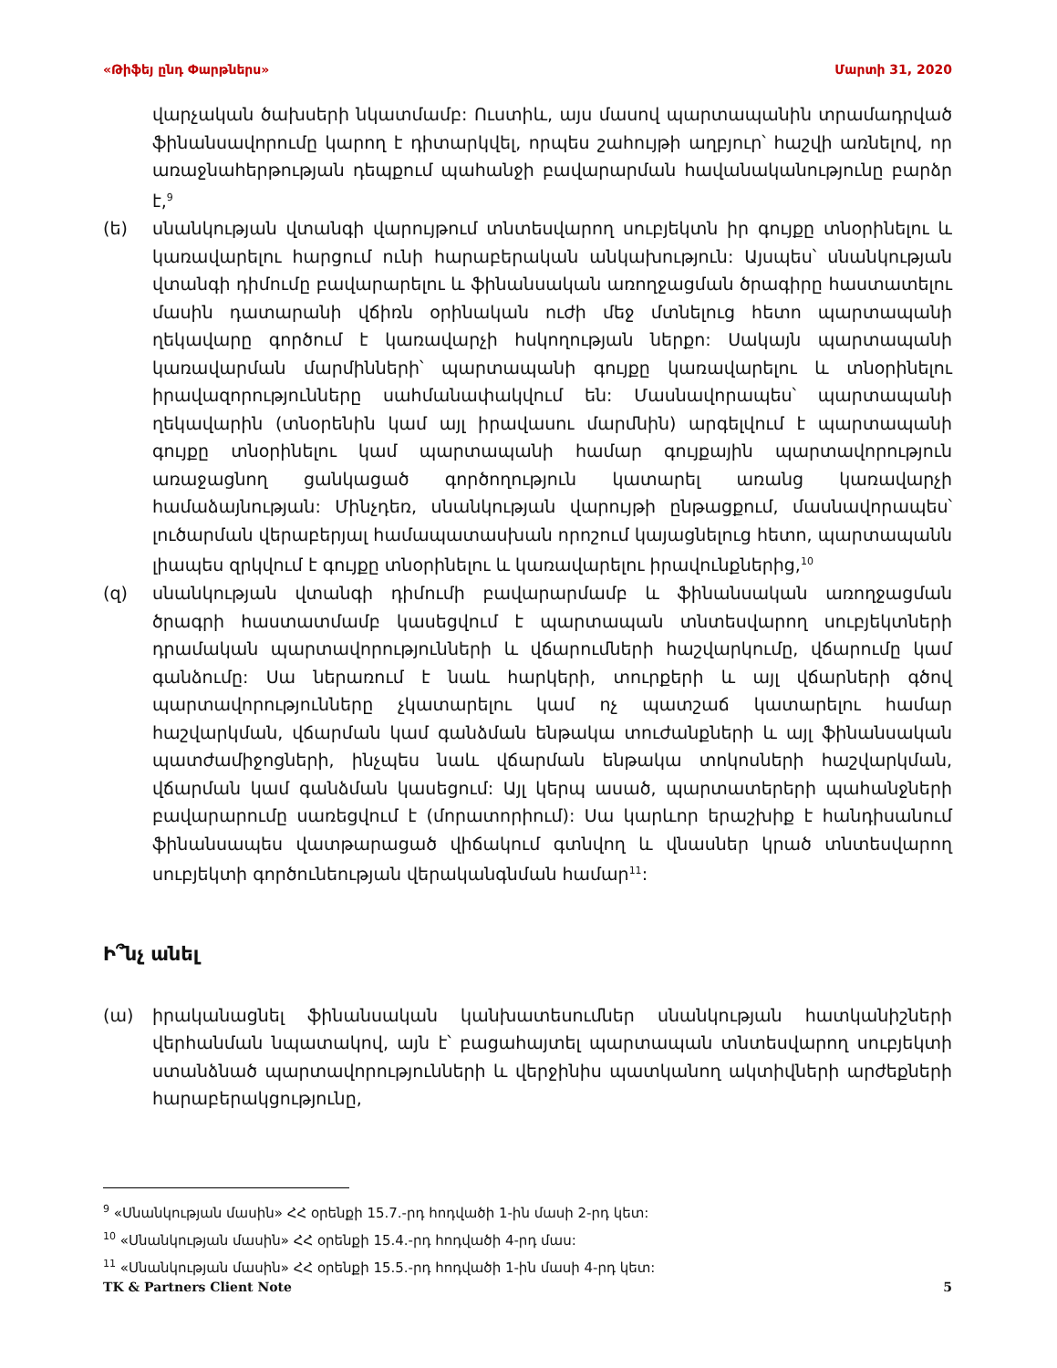«Թիֆեյ ընդ Փարթներս» Մարտի 31, 2020
վարչական ծախսերի նկատմամբ: Ուստիև, այս մասով պարտապանին տրամադրված ֆինանսավորումը կարող է դիտարկվել, որպես շահույթի աղբյուր՝ հաշվի առնելով, որ առաջնահերթության դեպքում պահանջի բավարարման հավանականությունը բարձր է,<sup>9</sup>
(ե) սնանկության վտանգի վարույթում տնտեսվարող սուբյեկտն իր գույքը տնօրինելու և կառավարելու հարցում ունի հարաբերական անկախություն: Այսպես՝ սնանկության վտանգի դիմումը բավարարելու և ֆինանսական առողջացման ծրագիրը հաստատելու մասին դատարանի վճիռն օրինական ուժի մեջ մտնելուց հետո պարտապանի ղեկավարը գործում է կառավարչի հսկողության ներքո: Սակայն պարտապանի կառավարման մարմինների՝ պարտապանի գույքը կառավարելու և տնօրինելու իրավազորությունները սահմանափակվում են: Մասնավորապես՝ պարտապանի ղեկավարին (տնօրենին կամ այլ իրավասու մարմնին) արգելվում է պարտապանի գույքը տնօրինելու կամ պարտապանի համար գույքային պարտավորություն առաջացնող ցանկացած գործողություն կատարել առանց կառավարչի համաձայնության: Մինչդեռ, սնանկության վարույթի ընթացքում, մասնավորապես՝ լուծարման վերաբերյալ համապատասխան որոշում կայացնելուց հետո, պարտապանն լիապես զրկվում է գույքը տնօրինելու և կառավարելու իրավունքներից,<sup>10</sup>
(զ) սնանկության վտանգի դիմումի բավարարմամբ և ֆինանսական առողջացման ծրագրի հաստատմամբ կասեցվում է պարտապան տնտեսվարող սուբյեկտների դրամական պարտավորությունների և վճարումների հաշվարկումը, վճարումը կամ գանձումը: Սա ներառում է նաև հարկերի, տուրքերի և այլ վճարների գծով պարտավորությունները չկատարելու կամ ոչ պատշաճ կատարելու համար հաշվարկման, վճարման կամ գանձման ենթակա տուժանքների և այլ ֆինանսական պատժամիջոցների, ինչպես նաև վճարման ենթակա տոկոսների հաշվարկման, վճարման կամ գանձման կասեցում: Այլ կերպ ասած, պարտատերերի պահանջների բավարարումը սառեցվում է (մորատորիում): Սա կարևոր երաշխիք է հանդիսանում ֆինանսապես վատթարացած վիճակում գտնվող և վնասներ կրած տնտեսվարող սուբյեկտի գործունեության վերականգնման համար<sup>11</sup>:
Ի՞նչ անել
(ա) իրականացնել ֆինանսական կանխատեսումներ սնանկության հատկանիշների վերհանման նպատակով, այն է՝ բացահայտել պարտապան տնտեսվարող սուբյեկտի ստանձնած պարտավորությունների և վերջինիս պատկանող ակտիվների արժեքների հարաբերակցությունը,
<sup>9</sup> «Սնանկության մասին» ՀՀ օրենքի 15.7.-րդ հոդվածի 1-ին մասի 2-րդ կետ:
<sup>10</sup> «Սնանկության մասին» ՀՀ օրենքի 15.4.-րդ հոդվածի 4-րդ մաս:
<sup>11</sup> «Սնանկության մասին» ՀՀ օրենքի 15.5.-րդ հոդվածի 1-ին մասի 4-րդ կետ:
TK & Partners Client Note 5